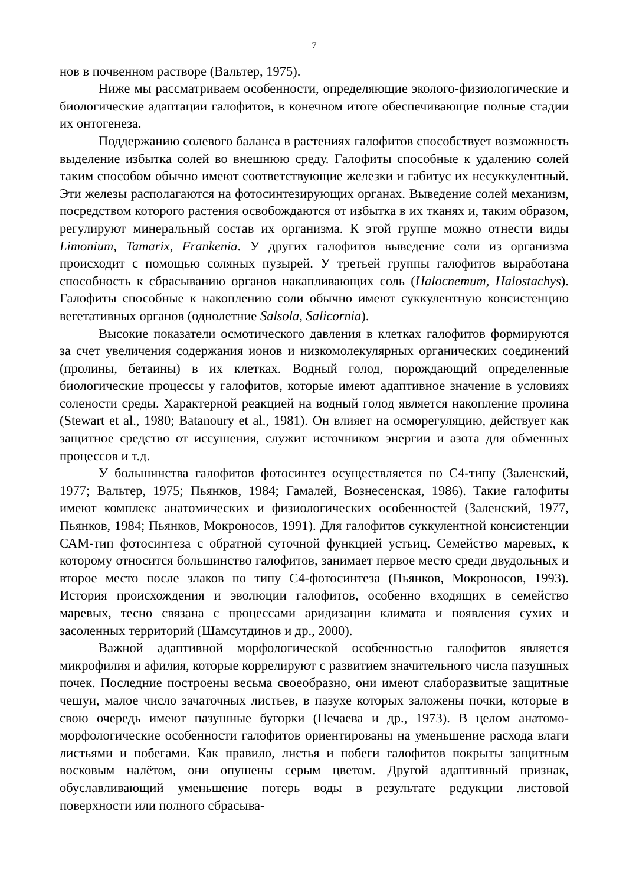7
нов в почвенном растворе (Вальтер, 1975).
Ниже мы рассматриваем особенности, определяющие эколого-физиологические и биологические адаптации галофитов, в конечном итоге обеспечивающие полные стадии их онтогенеза.
Поддержанию солевого баланса в растениях галофитов способствует возможность выделение избытка солей во внешнюю среду. Галофиты способные к удалению солей таким способом обычно имеют соответствующие железки и габитус их несуккулентный. Эти железы располагаются на фотосинтезирующих органах. Выведение солей механизм, посредством которого растения освобождаются от избытка в их тканях и, таким образом, регулируют минеральный состав их организма. К этой группе можно отнести виды Limonium, Tamarix, Frankenia. У других галофитов выведение соли из организма происходит с помощью соляных пузырей. У третьей группы галофитов выработана способность к сбрасыванию органов накапливающих соль (Halocnemum, Halostachys). Галофиты способные к накоплению соли обычно имеют суккулентную консистенцию вегетативных органов (однолетние Salsola, Salicornia).
Высокие показатели осмотического давления в клетках галофитов формируются за счет увеличения содержания ионов и низкомолекулярных органических соединений (пролины, бетаины) в их клетках. Водный голод, порождающий определенные биологические процессы у галофитов, которые имеют адаптивное значение в условиях солености среды. Характерной реакцией на водный голод является накопление пролина (Stewart et al., 1980; Batanoury et al., 1981). Он влияет на осморегуляцию, действует как защитное средство от иссушения, служит источником энергии и азота для обменных процессов и т.д.
У большинства галофитов фотосинтез осуществляется по С4-типу (Заленский, 1977; Вальтер, 1975; Пьянков, 1984; Гамалей, Вознесенская, 1986). Такие галофиты имеют комплекс анатомических и физиологических особенностей (Заленский, 1977, Пьянков, 1984; Пьянков, Мокроносов, 1991). Для галофитов суккулентной консистенции САМ-тип фотосинтеза с обратной суточной функцией устьиц. Семейство маревых, к которому относится большинство галофитов, занимает первое место среди двудольных и второе место после злаков по типу С4-фотосинтеза (Пьянков, Мокроносов, 1993). История происхождения и эволюции галофитов, особенно входящих в семейство маревых, тесно связана с процессами аридизации климата и появления сухих и засоленных территорий (Шамсутдинов и др., 2000).
Важной адаптивной морфологической особенностью галофитов является микрофилия и афилия, которые коррелируют с развитием значительного числа пазушных почек. Последние построены весьма своеобразно, они имеют слаборазвитые защитные чешуи, малое число зачаточных листьев, в пазухе которых заложены почки, которые в свою очередь имеют пазушные бугорки (Нечаева и др., 1973). В целом анатомо-морфологические особенности галофитов ориентированы на уменьшение расхода влаги листьями и побегами. Как правило, листья и побеги галофитов покрыты защитным восковым налётом, они опушены серым цветом. Другой адаптивный признак, обуславливающий уменьшение потерь воды в результате редукции листовой поверхности или полного сбрасыва-